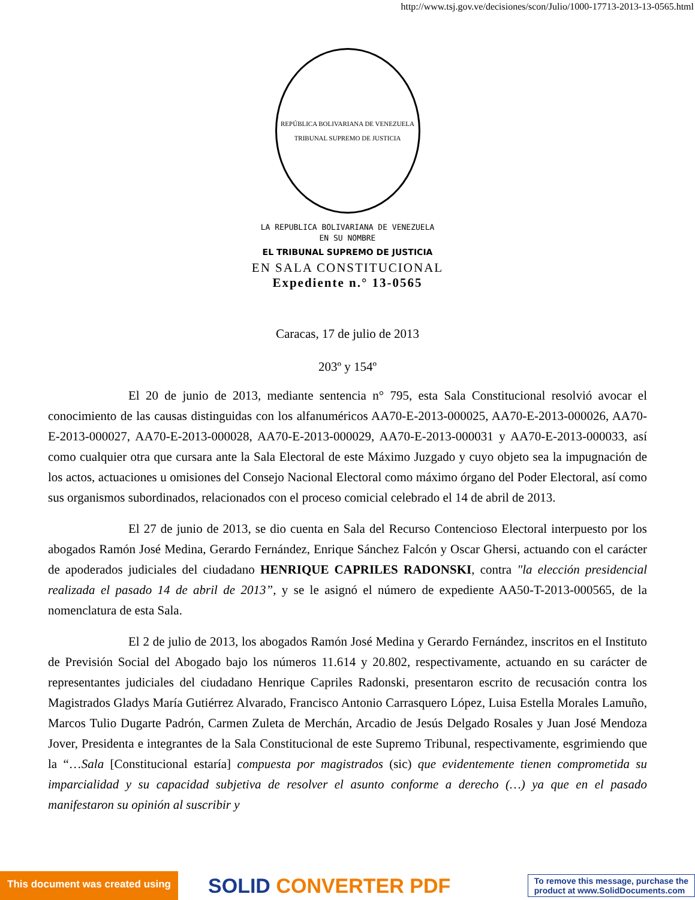http://www.tsj.gov.ve/decisiones/scon/Julio/1000-17713-2013-13-0565.html
REPÚBLICA BOLIVARIANA DE VENEZUELA
TRIBUNAL SUPREMO DE JUSTICIA
LA REPUBLICA BOLIVARIANA DE VENEZUELA
EN SU NOMBRE
EL TRIBUNAL SUPREMO DE JUSTICIA
EN SALA CONSTITUCIONAL
Expediente n.° 13-0565
Caracas, 17 de julio de 2013
203º y 154º
El 20 de junio de 2013, mediante sentencia n° 795, esta Sala Constitucional resolvió avocar el conocimiento de las causas distinguidas con los alfanuméricos AA70-E-2013-000025, AA70-E-2013-000026, AA70-E-2013-000027, AA70-E-2013-000028, AA70-E-2013-000029, AA70-E-2013-000031 y AA70-E-2013-000033, así como cualquier otra que cursara ante la Sala Electoral de este Máximo Juzgado y cuyo objeto sea la impugnación de los actos, actuaciones u omisiones del Consejo Nacional Electoral como máximo órgano del Poder Electoral, así como sus organismos subordinados, relacionados con el proceso comicial celebrado el 14 de abril de 2013.
El 27 de junio de 2013, se dio cuenta en Sala del Recurso Contencioso Electoral interpuesto por los abogados Ramón José Medina, Gerardo Fernández, Enrique Sánchez Falcón y Oscar Ghersi, actuando con el carácter de apoderados judiciales del ciudadano HENRIQUE CAPRILES RADONSKI, contra "la elección presidencial realizada el pasado 14 de abril de 2013”, y se le asignó el número de expediente AA50-T-2013-000565, de la nomenclatura de esta Sala.
El 2 de julio de 2013, los abogados Ramón José Medina y Gerardo Fernández, inscritos en el Instituto de Previsión Social del Abogado bajo los números 11.614 y 20.802, respectivamente, actuando en su carácter de representantes judiciales del ciudadano Henrique Capriles Radonski, presentaron escrito de recusación contra los Magistrados Gladys María Gutiérrez Alvarado, Francisco Antonio Carrasquero López, Luisa Estella Morales Lamuño, Marcos Tulio Dugarte Padrón, Carmen Zuleta de Merchán, Arcadio de Jesús Delgado Rosales y Juan José Mendoza Jover, Presidenta e integrantes de la Sala Constitucional de este Supremo Tribunal, respectivamente, esgrimiendo que la “…Sala [Constitucional estaría] compuesta por magistrados (sic) que evidentemente tienen comprometida su imparcialidad y su capacidad subjetiva de resolver el asunto conforme a derecho (…) ya que en el pasado manifestaron su opinión al suscribir y
This document was created using
SOLID CONVERTER PDF
To remove this message, purchase the
product at www.SolidDocuments.com